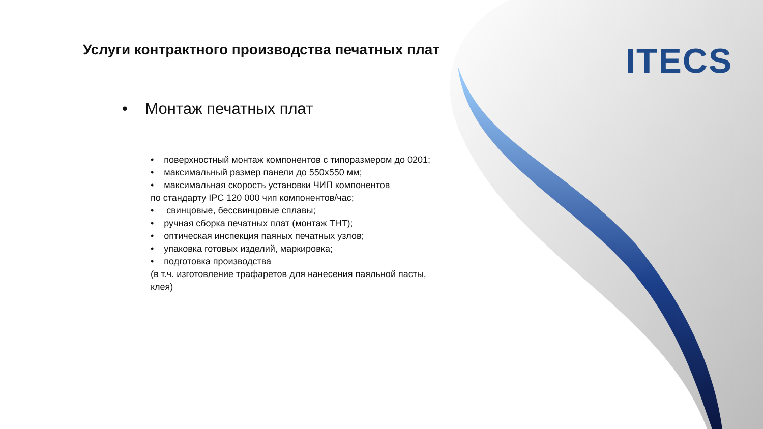Услуги контрактного производства печатных плат
ITECS
• Монтаж печатных плат
• поверхностный монтаж компонентов с типоразмером до 0201;
• максимальный размер панели до 550x550 мм;
• максимальная скорость установки ЧИП компонентов
по стандарту IPC 120 000 чип компонентов/час;
• свинцовые, бессвинцовые сплавы;
• ручная сборка печатных плат (монтаж THT);
• оптическая инспекция паяных печатных узлов;
• упаковка готовых изделий, маркировка;
• подготовка производства
(в т.ч. изготовление трафаретов для нанесения паяльной пасты, клея)